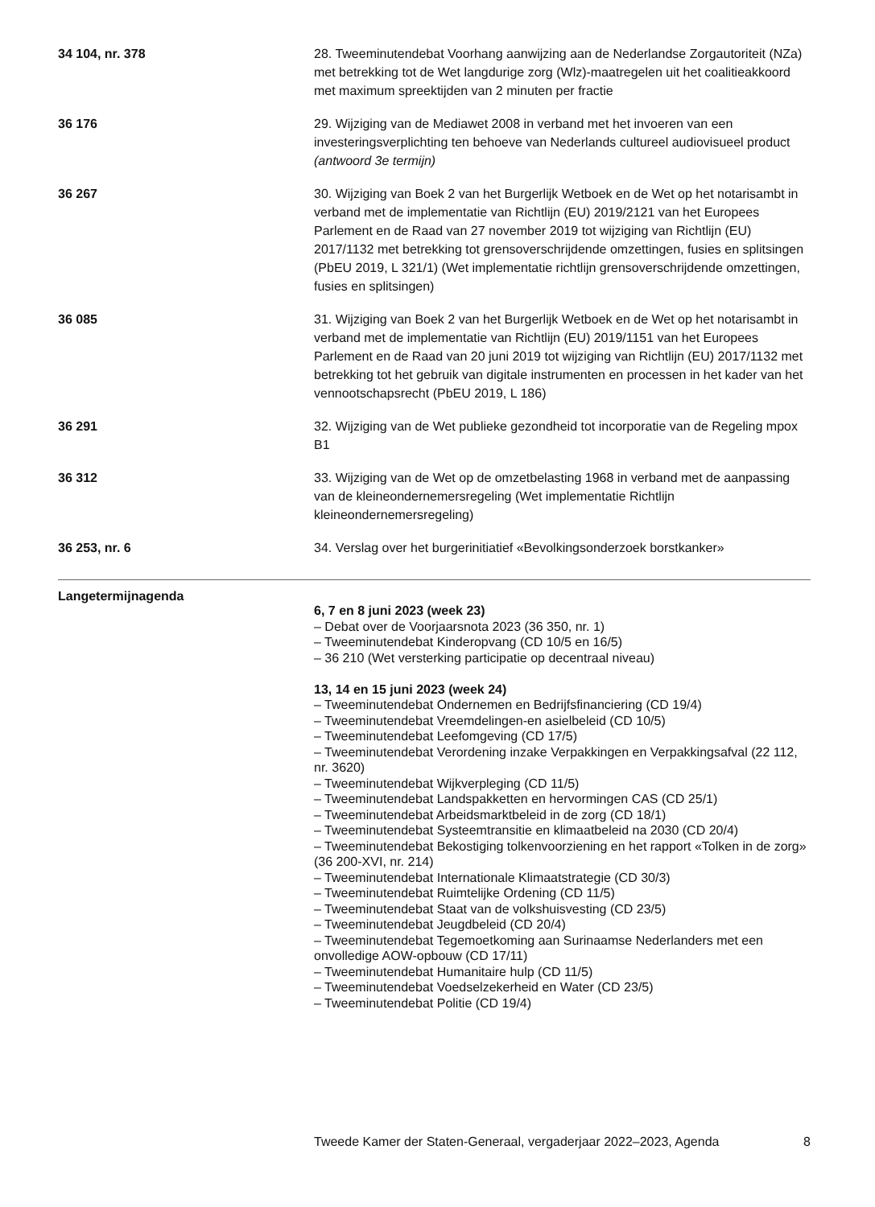34 104, nr. 378 28. Tweeminutendebat Voorhang aanwijzing aan de Nederlandse Zorgautoriteit (NZa) met betrekking tot de Wet langdurige zorg (Wlz)-maatregelen uit het coalitieakkoord met maximum spreektijden van 2 minuten per fractie
36 176 29. Wijziging van de Mediawet 2008 in verband met het invoeren van een investeringsverplichting ten behoeve van Nederlands cultureel audiovisueel product (antwoord 3e termijn)
36 267 30. Wijziging van Boek 2 van het Burgerlijk Wetboek en de Wet op het notarisambt in verband met de implementatie van Richtlijn (EU) 2019/2121 van het Europees Parlement en de Raad van 27 november 2019 tot wijziging van Richtlijn (EU) 2017/1132 met betrekking tot grensoverschrijdende omzettingen, fusies en splitsingen (PbEU 2019, L 321/1) (Wet implementatie richtlijn grensoverschrijdende omzettingen, fusies en splitsingen)
36 085 31. Wijziging van Boek 2 van het Burgerlijk Wetboek en de Wet op het notarisambt in verband met de implementatie van Richtlijn (EU) 2019/1151 van het Europees Parlement en de Raad van 20 juni 2019 tot wijziging van Richtlijn (EU) 2017/1132 met betrekking tot het gebruik van digitale instrumenten en processen in het kader van het vennootschapsrecht (PbEU 2019, L 186)
36 291 32. Wijziging van de Wet publieke gezondheid tot incorporatie van de Regeling mpox B1
36 312 33. Wijziging van de Wet op de omzetbelasting 1968 in verband met de aanpassing van de kleineondernemersregeling (Wet implementatie Richtlijn kleineondernemersregeling)
36 253, nr. 6 34. Verslag over het burgerinitiatief «Bevolkingsonderzoek borstkanker»
Langetermijnagenda
6, 7 en 8 juni 2023 (week 23)
– Debat over de Voorjaarsnota 2023 (36 350, nr. 1)
– Tweeminutendebat Kinderopvang (CD 10/5 en 16/5)
– 36 210 (Wet versterking participatie op decentraal niveau)
13, 14 en 15 juni 2023 (week 24)
– Tweeminutendebat Ondernemen en Bedrijfsfinanciering (CD 19/4)
– Tweeminutendebat Vreemdelingen-en asielbeleid (CD 10/5)
– Tweeminutendebat Leefomgeving (CD 17/5)
– Tweeminutendebat Verordening inzake Verpakkingen en Verpakkingsafval (22 112, nr. 3620)
– Tweeminutendebat Wijkverpleging (CD 11/5)
– Tweeminutendebat Landspakketten en hervormingen CAS (CD 25/1)
– Tweeminutendebat Arbeidsmarktbeleid in de zorg (CD 18/1)
– Tweeminutendebat Systeemtransitie en klimaatbeleid na 2030 (CD 20/4)
– Tweeminutendebat Bekostiging tolkenvoorziening en het rapport «Tolken in de zorg» (36 200-XVI, nr. 214)
– Tweeminutendebat Internationale Klimaatstrategie (CD 30/3)
– Tweeminutendebat Ruimtelijke Ordening (CD 11/5)
– Tweeminutendebat Staat van de volkshuisvesting (CD 23/5)
– Tweeminutendebat Jeugdbeleid (CD 20/4)
– Tweeminutendebat Tegemoetkoming aan Surinaamse Nederlanders met een onvolledige AOW-opbouw (CD 17/11)
– Tweeminutendebat Humanitaire hulp (CD 11/5)
– Tweeminutendebat Voedselzekerheid en Water (CD 23/5)
– Tweeminutendebat Politie (CD 19/4)
Tweede Kamer der Staten-Generaal, vergaderjaar 2022–2023, Agenda 8